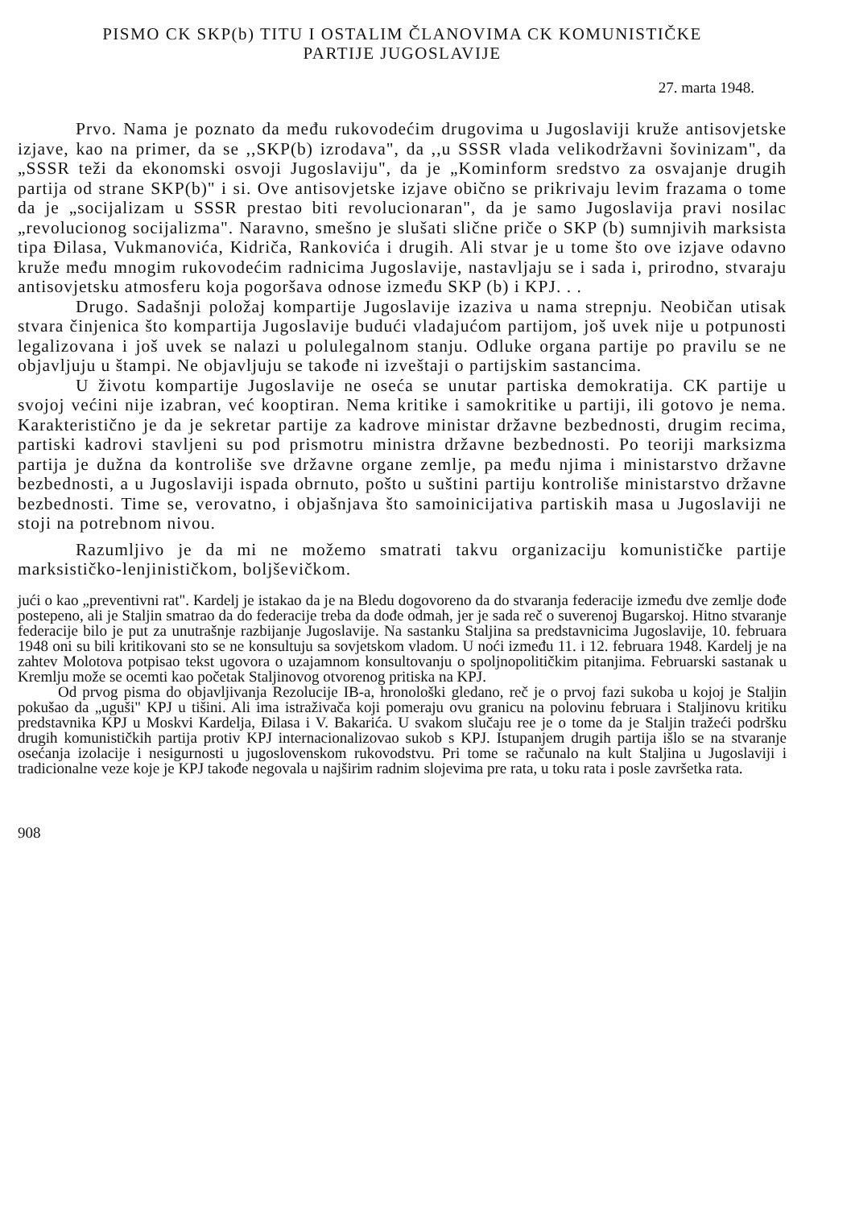PISMO CK SKP(b) TITU I OSTALIM ČLANOVIMA CK KOMUNISTIČKE
PARTIJE JUGOSLAVIJE
27. marta 1948.
Prvo. Nama je poznato da među rukovodećim drugovima u Jugoslaviji kruže antisovjetske izjave, kao na primer, da se ,,SKP(b) izrodava", da ,,u SSSR vlada velikodržavni šovinizam", da „SSSR teži da ekonomski osvoji Jugoslaviju", da je „Kominform sredstvo za osvajanje drugih partija od strane SKP(b)" i si. Ove antisovjetske izjave obično se prikrivaju levim frazama o tome da je „socijalizam u SSSR prestao biti revolucionaran", da je samo Jugoslavija pravi nosilac „revolucionog socijalizma". Naravno, smešno je slušati slične priče o SKP (b) sumnjivih marksista tipa Đilasa, Vukmanovića, Kidriča, Rankovića i drugih. Ali stvar je u tome što ove izjave odavno kruže među mnogim rukovodećim radnicima Jugoslavije, nastavljaju se i sada i, prirodno, stvaraju antisovjetsku atmosferu koja pogoršava odnose između SKP (b) i KPJ. . .
Drugo. Sadašnji položaj kompartije Jugoslavije izaziva u nama strepnju. Neobičan utisak stvara činjenica što kompartija Jugoslavije budući vladajućom partijom, još uvek nije u potpunosti legalizovana i još uvek se nalazi u polulegalnom stanju. Odluke organa partije po pravilu se ne objavljuju u štampi. Ne objavljuju se takođe ni izveštaji o partijskim sastancima.
U životu kompartije Jugoslavije ne oseća se unutar partiska demokratija. CK partije u svojoj većini nije izabran, već kooptiran. Nema kritike i samokritike u partiji, ili gotovo je nema. Karakteristično je da je sekretar partije za kadrove ministar državne bezbednosti, drugim recima, partiski kadrovi stavljeni su pod prismotru ministra državne bezbednosti. Po teoriji marksizma partija je dužna da kontroliše sve državne organe zemlje, pa među njima i ministarstvo državne bezbednosti, a u Jugoslaviji ispada obrnuto, pošto u suštini partiju kontroliše ministarstvo državne bezbednosti. Time se, verovatno, i objašnjava što samoinicijativa partiskih masa u Jugoslaviji ne stoji na potrebnom nivou.
Razumljivo je da mi ne možemo smatrati takvu organizaciju komunističke partije marksističko-lenjinističkom, boljševičkom.
jući o kao „preventivni rat". Kardelj je istakao da je na Bledu dogovoreno da do stvaranja federacije između dve zemlje dođe postepeno, ali je Staljin smatrao da do federacije treba da dođe odmah, jer je sada reč o suverenoj Bugarskoj. Hitno stvaranje federacije bilo je put za unutrašnje razbijanje Jugoslavije. Na sastanku Staljina sa predstavnicima Jugoslavije, 10. februara 1948 oni su bili kritikovani sto se ne konsultuju sa sovjetskom vladom. U noći između 11. i 12. februara 1948. Kardelj je na zahtev Molotova potpisao tekst ugovora o uzajamnom konsultovanju o spoljnopolitičkim pitanjima. Februarski sastanak u Kremlju može se ocemti kao početak Staljinovog otvorenog pritiska na KPJ.
Od prvog pisma do objavljivanja Rezolucije IB-a, hronološki gledano, reč je o prvoj fazi sukoba u kojoj je Staljin pokušao da „uguši" KPJ u tišini. Ali ima istraživača koji pomeraju ovu granicu na polovinu februara i Staljinovu kritiku predstavnika KPJ u Moskvi Kardelja, Đilasa i V. Bakarića. U svakom slučaju ree je o tome da je Staljin tražeći podršku drugih komunističkih partija protiv KPJ internacionalizovao sukob s KPJ. Istupanjem drugih partija išlo se na stvaranje osećanja izolacije i nesigurnosti u jugoslovenskom rukovodstvu. Pri tome se računalo na kult Staljina u Jugoslaviji i tradicionalne veze koje je KPJ takođe negovala u najširim radnim slojevima pre rata, u toku rata i posle završetka rata.
908